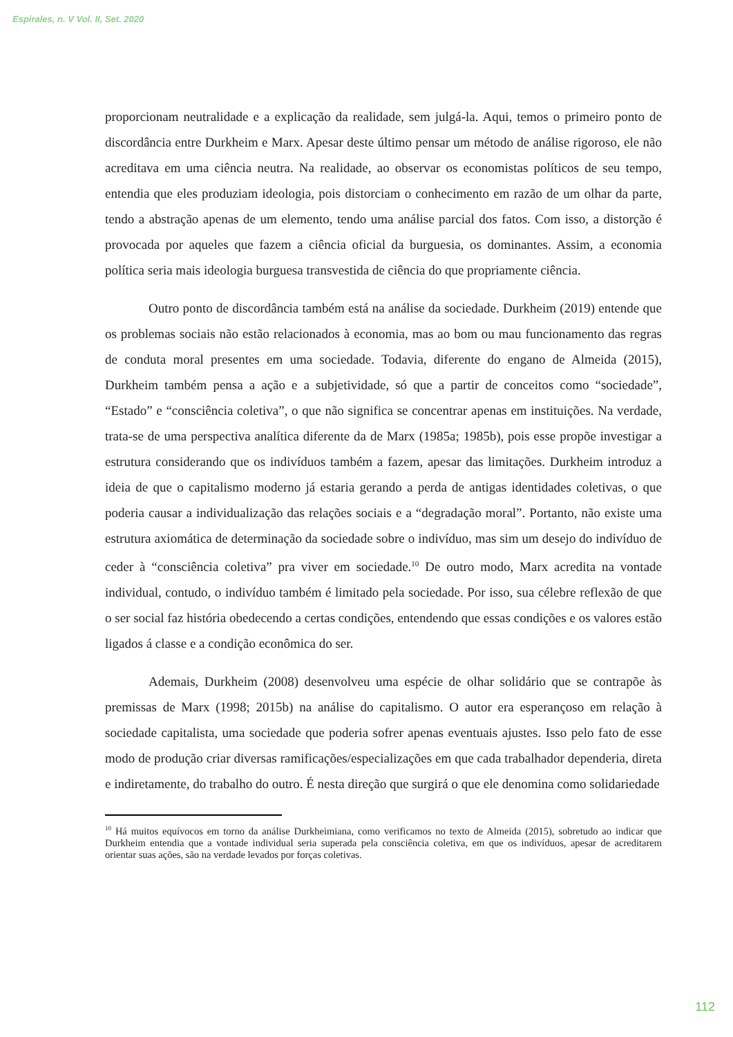Espirales, n. V Vol. II, Set. 2020
proporcionam neutralidade e a explicação da realidade, sem julgá-la. Aqui, temos o primeiro ponto de discordância entre Durkheim e Marx. Apesar deste último pensar um método de análise rigoroso, ele não acreditava em uma ciência neutra. Na realidade, ao observar os economistas políticos de seu tempo, entendia que eles produziam ideologia, pois distorciam o conhecimento em razão de um olhar da parte, tendo a abstração apenas de um elemento, tendo uma análise parcial dos fatos. Com isso, a distorção é provocada por aqueles que fazem a ciência oficial da burguesia, os dominantes. Assim, a economia política seria mais ideologia burguesa transvestida de ciência do que propriamente ciência.
Outro ponto de discordância também está na análise da sociedade. Durkheim (2019) entende que os problemas sociais não estão relacionados à economia, mas ao bom ou mau funcionamento das regras de conduta moral presentes em uma sociedade. Todavia, diferente do engano de Almeida (2015), Durkheim também pensa a ação e a subjetividade, só que a partir de conceitos como “sociedade”, “Estado” e “consciência coletiva”, o que não significa se concentrar apenas em instituições. Na verdade, trata-se de uma perspectiva analítica diferente da de Marx (1985a; 1985b), pois esse propõe investigar a estrutura considerando que os indivíduos também a fazem, apesar das limitações. Durkheim introduz a ideia de que o capitalismo moderno já estaria gerando a perda de antigas identidades coletivas, o que poderia causar a individualização das relações sociais e a “degradação moral”. Portanto, não existe uma estrutura axiomática de determinação da sociedade sobre o indivíduo, mas sim um desejo do indivíduo de ceder à “consciência coletiva” pra viver em sociedade.<sup>10</sup> De outro modo, Marx acredita na vontade individual, contudo, o indivíduo também é limitado pela sociedade. Por isso, sua célebre reflexão de que o ser social faz história obedecendo a certas condições, entendendo que essas condições e os valores estão ligados á classe e a condição econômica do ser.
Ademais, Durkheim (2008) desenvolveu uma espécie de olhar solidário que se contrapõe às premissas de Marx (1998; 2015b) na análise do capitalismo. O autor era esperançoso em relação à sociedade capitalista, uma sociedade que poderia sofrer apenas eventuais ajustes. Isso pelo fato de esse modo de produção criar diversas ramificações/especializações em que cada trabalhador dependeria, direta e indiretamente, do trabalho do outro. É nesta direção que surgirá o que ele denomina como solidariedade
<sup>10</sup> Há muitos equívocos em torno da análise Durkheimiana, como verificamos no texto de Almeida (2015), sobretudo ao indicar que Durkheim entendia que a vontade individual seria superada pela consciência coletiva, em que os indivíduos, apesar de acreditarem orientar suas ações, são na verdade levados por forças coletivas.
112